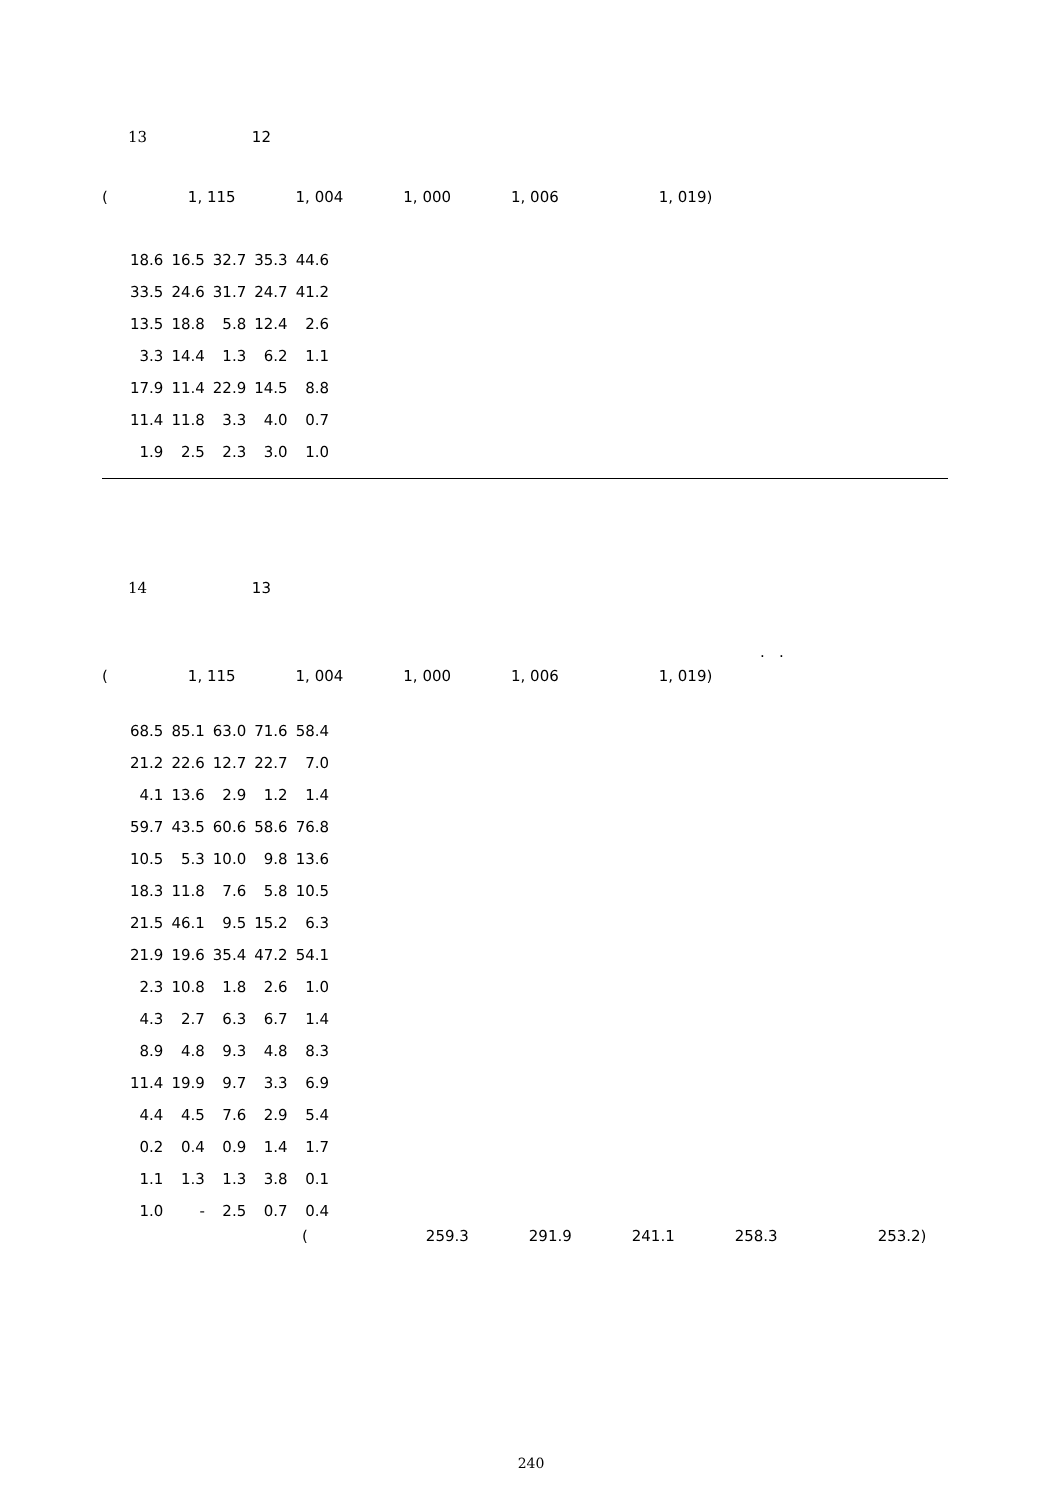13 12
(1, 115 1, 004 1, 000 1, 006 1, 019)
| 18.6 | 16.5 | 32.7 | 35.3 | 44.6 |
| 33.5 | 24.6 | 31.7 | 24.7 | 41.2 |
| 13.5 | 18.8 | 5.8 | 12.4 | 2.6 |
| 3.3 | 14.4 | 1.3 | 6.2 | 1.1 |
| 17.9 | 11.4 | 22.9 | 14.5 | 8.8 |
| 11.4 | 11.8 | 3.3 | 4.0 | 0.7 |
| 1.9 | 2.5 | 2.3 | 3.0 | 1.0 |
14 13
. .
(1, 115 1, 004 1, 000 1, 006 1, 019)
| 68.5 | 85.1 | 63.0 | 71.6 | 58.4 |
| 21.2 | 22.6 | 12.7 | 22.7 | 7.0 |
| 4.1 | 13.6 | 2.9 | 1.2 | 1.4 |
| 59.7 | 43.5 | 60.6 | 58.6 | 76.8 |
| 10.5 | 5.3 | 10.0 | 9.8 | 13.6 |
| 18.3 | 11.8 | 7.6 | 5.8 | 10.5 |
| 21.5 | 46.1 | 9.5 | 15.2 | 6.3 |
| 21.9 | 19.6 | 35.4 | 47.2 | 54.1 |
| 2.3 | 10.8 | 1.8 | 2.6 | 1.0 |
| 4.3 | 2.7 | 6.3 | 6.7 | 1.4 |
| 8.9 | 4.8 | 9.3 | 4.8 | 8.3 |
| 11.4 | 19.9 | 9.7 | 3.3 | 6.9 |
| 4.4 | 4.5 | 7.6 | 2.9 | 5.4 |
| 0.2 | 0.4 | 0.9 | 1.4 | 1.7 |
| 1.1 | 1.3 | 1.3 | 3.8 | 0.1 |
| 1.0 | - | 2.5 | 0.7 | 0.4 |
(259.3 291.9 241.1 258.3 253.2)
240